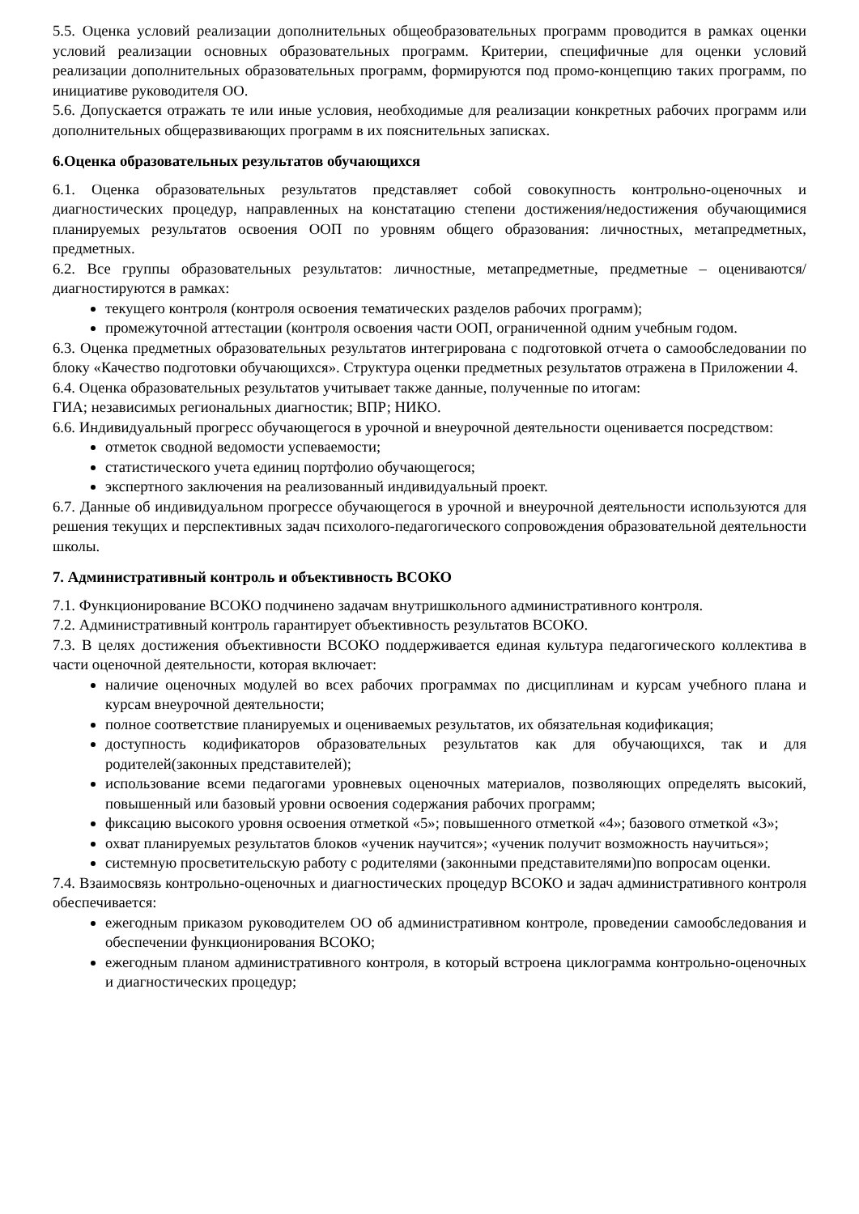5.5. Оценка условий реализации дополнительных общеобразовательных программ проводится в рамках оценки условий реализации основных образовательных программ. Критерии, специфичные для оценки условий реализации дополнительных образовательных программ, формируются под промо-концепцию таких программ, по инициативе руководителя ОО.
5.6. Допускается отражать те или иные условия, необходимые для реализации конкретных рабочих программ или дополнительных общеразвивающих программ в их пояснительных записках.
6.Оценка образовательных результатов обучающихся
6.1. Оценка образовательных результатов представляет собой совокупность контрольно-оценочных и диагностических процедур, направленных на констатацию степени достижения/недостижения обучающимися планируемых результатов освоения ООП по уровням общего образования: личностных, метапредметных, предметных.
6.2. Все группы образовательных результатов: личностные, метапредметные, предметные – оцениваются/ диагностируются в рамках:
текущего контроля (контроля освоения тематических разделов рабочих программ);
промежуточной аттестации (контроля освоения части ООП, ограниченной одним учебным годом.
6.3. Оценка предметных образовательных результатов интегрирована с подготовкой отчета о самообследовании по блоку «Качество подготовки обучающихся». Структура оценки предметных результатов отражена в Приложении 4.
6.4. Оценка образовательных результатов учитывает также данные, полученные по итогам:
ГИА; независимых региональных диагностик; ВПР; НИКО.
6.6. Индивидуальный прогресс обучающегося в урочной и внеурочной деятельности оценивается посредством:
отметок сводной ведомости успеваемости;
статистического учета единиц портфолио обучающегося;
экспертного заключения на реализованный индивидуальный проект.
6.7. Данные об индивидуальном прогрессе обучающегося в урочной и внеурочной деятельности используются для решения текущих и перспективных задач психолого-педагогического сопровождения образовательной деятельности школы.
7. Административный контроль и объективность ВСОКО
7.1. Функционирование ВСОКО подчинено задачам внутришкольного административного контроля.
7.2. Административный контроль гарантирует объективность результатов ВСОКО.
7.3. В целях достижения объективности ВСОКО поддерживается единая культура педагогического коллектива в части оценочной деятельности, которая включает:
наличие оценочных модулей во всех рабочих программах по дисциплинам и курсам учебного плана и курсам внеурочной деятельности;
полное соответствие планируемых и оцениваемых результатов, их обязательная кодификация;
доступность кодификаторов образовательных результатов как для обучающихся, так и для родителей(законных представителей);
использование всеми педагогами уровневых оценочных материалов, позволяющих определять высокий, повышенный или базовый уровни освоения содержания рабочих программ;
фиксацию высокого уровня освоения отметкой «5»; повышенного отметкой «4»; базового отметкой «3»;
охват планируемых результатов блоков «ученик научится»; «ученик получит возможность научиться»;
системную просветительскую работу с родителями (законными представителями)по вопросам оценки.
7.4. Взаимосвязь контрольно-оценочных и диагностических процедур ВСОКО и задач административного контроля обеспечивается:
ежегодным приказом руководителем ОО об административном контроле, проведении самообследования и обеспечении функционирования ВСОКО;
ежегодным планом административного контроля, в который встроена циклограмма контрольно-оценочных и диагностических процедур;